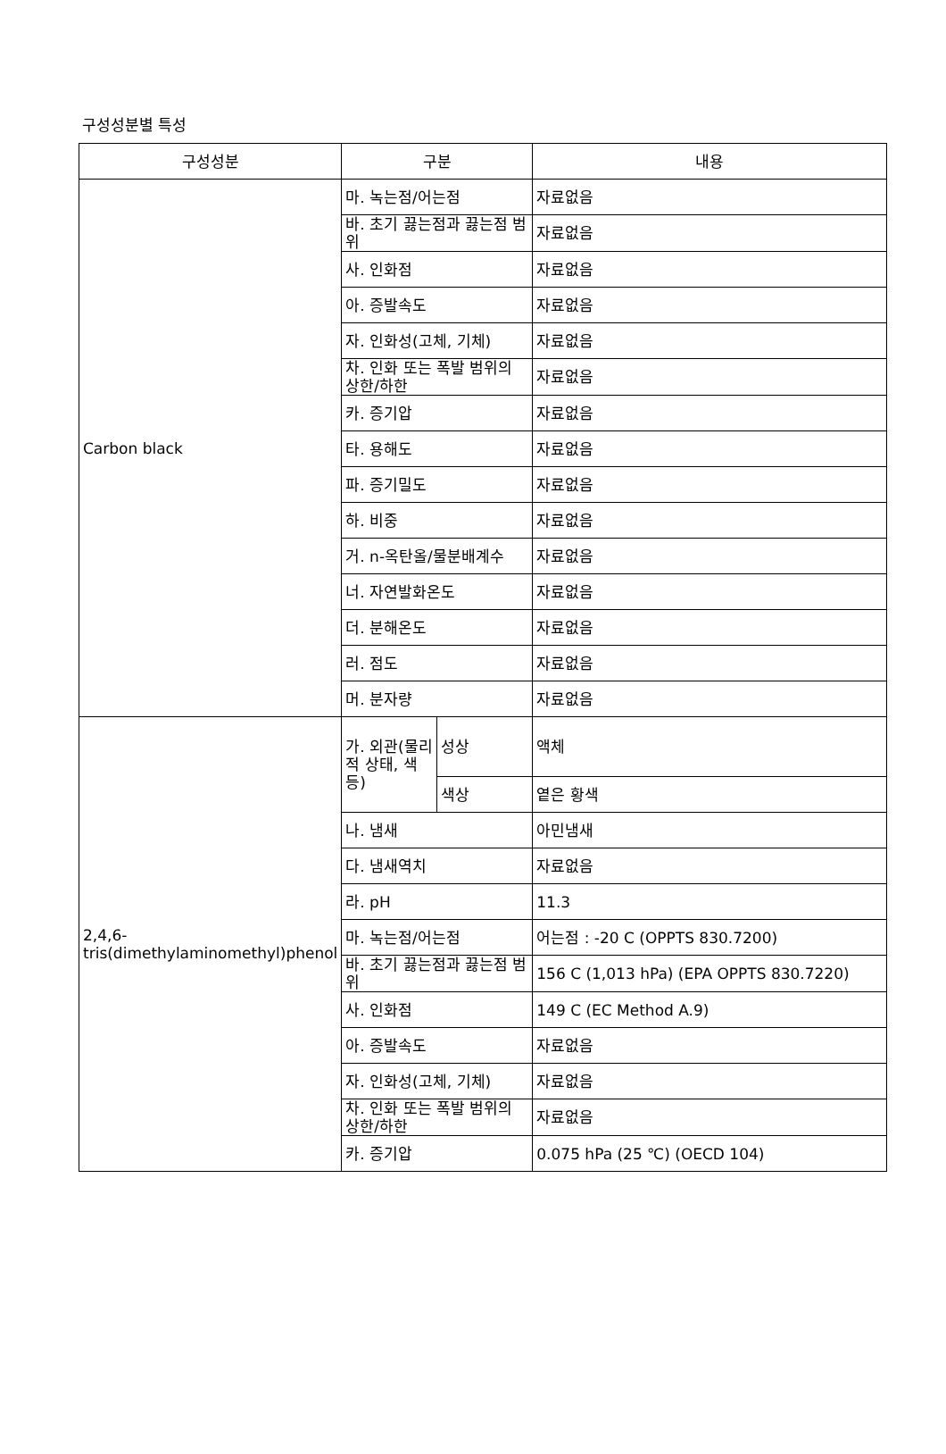구성성분별 특성
| 구성성분 | 구분 | | 내용 |
| --- | --- | --- | --- |
| Carbon black | 마. 녹는점/어는점 | | 자료없음 |
| | 바. 초기 끓는점과 끓는점 범위 | | 자료없음 |
| | 사. 인화점 | | 자료없음 |
| | 아. 증발속도 | | 자료없음 |
| | 자. 인화성(고체, 기체) | | 자료없음 |
| | 차. 인화 또는 폭발 범위의 상한/하한 | | 자료없음 |
| | 카. 증기압 | | 자료없음 |
| | 타. 용해도 | | 자료없음 |
| | 파. 증기밀도 | | 자료없음 |
| | 하. 비중 | | 자료없음 |
| | 거. n-옥탄올/물분배계수 | | 자료없음 |
| | 너. 자연발화온도 | | 자료없음 |
| | 더. 분해온도 | | 자료없음 |
| | 러. 점도 | | 자료없음 |
| | 머. 분자량 | | 자료없음 |
| 2,4,6-tris(dimethylaminomethyl)phenol | 가. 외관(물리적 상태, 색 등) | 성상 | 액체 |
| | | 색상 | 옅은 황색 |
| | 나. 냄새 | | 아민냄새 |
| | 다. 냄새역치 | | 자료없음 |
| | 라. pH | | 11.3 |
| | 마. 녹는점/어는점 | | 어는점 : -20 C (OPPTS 830.7200) |
| | 바. 초기 끓는점과 끓는점 범위 | | 156 C (1,013 hPa) (EPA OPPTS 830.7220) |
| | 사. 인화점 | | 149 C (EC Method A.9) |
| | 아. 증발속도 | | 자료없음 |
| | 자. 인화성(고체, 기체) | | 자료없음 |
| | 차. 인화 또는 폭발 범위의 상한/하한 | | 자료없음 |
| | 카. 증기압 | | 0.075 hPa (25 ℃) (OECD 104) |